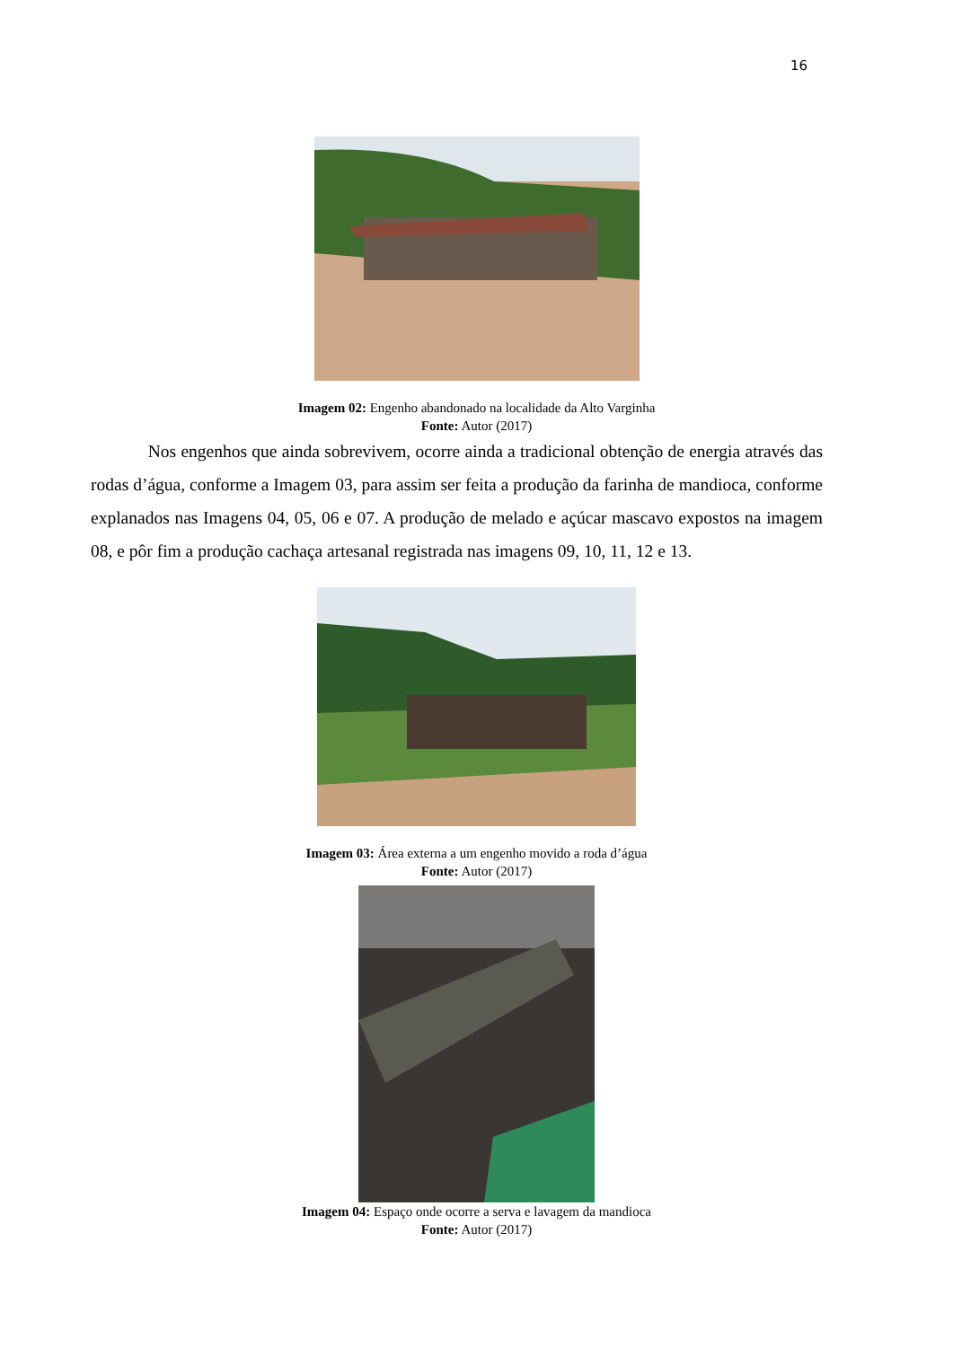16
Imagem 02: Engenho abandonado na localidade da Alto Varginha
Fonte: Autor (2017)
Nos engenhos que ainda sobrevivem, ocorre ainda a tradicional obtenção de energia através das rodas d’água, conforme a Imagem 03, para assim ser feita a produção da farinha de mandioca, conforme explanados nas Imagens 04, 05, 06 e 07. A produção de melado e açúcar mascavo expostos na imagem 08, e pôr fim a produção cachaça artesanal registrada nas imagens 09, 10, 11, 12 e 13.
Imagem 03: Área externa a um engenho movido a roda d’água
Fonte: Autor (2017)
Imagem 04: Espaço onde ocorre a serva e lavagem da mandioca
Fonte: Autor (2017)